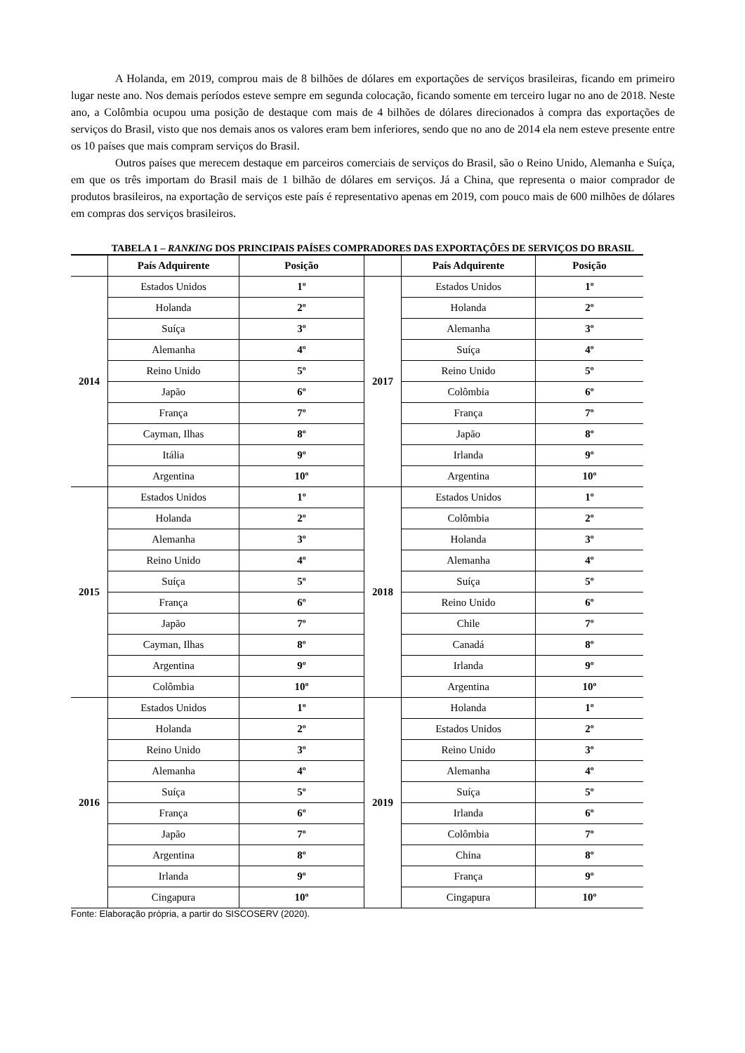A Holanda, em 2019, comprou mais de 8 bilhões de dólares em exportações de serviços brasileiras, ficando em primeiro lugar neste ano. Nos demais períodos esteve sempre em segunda colocação, ficando somente em terceiro lugar no ano de 2018. Neste ano, a Colômbia ocupou uma posição de destaque com mais de 4 bilhões de dólares direcionados à compra das exportações de serviços do Brasil, visto que nos demais anos os valores eram bem inferiores, sendo que no ano de 2014 ela nem esteve presente entre os 10 países que mais compram serviços do Brasil.
Outros países que merecem destaque em parceiros comerciais de serviços do Brasil, são o Reino Unido, Alemanha e Suíça, em que os três importam do Brasil mais de 1 bilhão de dólares em serviços. Já a China, que representa o maior comprador de produtos brasileiros, na exportação de serviços este país é representativo apenas em 2019, com pouco mais de 600 milhões de dólares em compras dos serviços brasileiros.
TABELA 1 – RANKING DOS PRINCIPAIS PAÍSES COMPRADORES DAS EXPORTAÇÕES DE SERVIÇOS DO BRASIL
| | País Adquirente | Posição | | País Adquirente | Posição |
| --- | --- | --- | --- | --- | --- |
| 2014 | Estados Unidos | 1º | 2017 | Estados Unidos | 1º |
| | Holanda | 2º | | Holanda | 2º |
| | Suíça | 3º | | Alemanha | 3º |
| | Alemanha | 4º | | Suíça | 4º |
| | Reino Unido | 5º | | Reino Unido | 5º |
| | Japão | 6º | | Colômbia | 6º |
| | França | 7º | | França | 7º |
| | Cayman, Ilhas | 8º | | Japão | 8º |
| | Itália | 9º | | Irlanda | 9º |
| | Argentina | 10º | | Argentina | 10º |
| 2015 | Estados Unidos | 1º | 2018 | Estados Unidos | 1º |
| | Holanda | 2º | | Colômbia | 2º |
| | Alemanha | 3º | | Holanda | 3º |
| | Reino Unido | 4º | | Alemanha | 4º |
| | Suíça | 5º | | Suíça | 5º |
| | França | 6º | | Reino Unido | 6º |
| | Japão | 7º | | Chile | 7º |
| | Cayman, Ilhas | 8º | | Canadá | 8º |
| | Argentina | 9º | | Irlanda | 9º |
| | Colômbia | 10º | | Argentina | 10º |
| 2016 | Estados Unidos | 1º | 2019 | Holanda | 1º |
| | Holanda | 2º | | Estados Unidos | 2º |
| | Reino Unido | 3º | | Reino Unido | 3º |
| | Alemanha | 4º | | Alemanha | 4º |
| | Suíça | 5º | | Suíça | 5º |
| | França | 6º | | Irlanda | 6º |
| | Japão | 7º | | Colômbia | 7º |
| | Argentina | 8º | | China | 8º |
| | Irlanda | 9º | | França | 9º |
| | Cingapura | 10º | | Cingapura | 10º |
Fonte: Elaboração própria, a partir do SISCOSERV (2020).